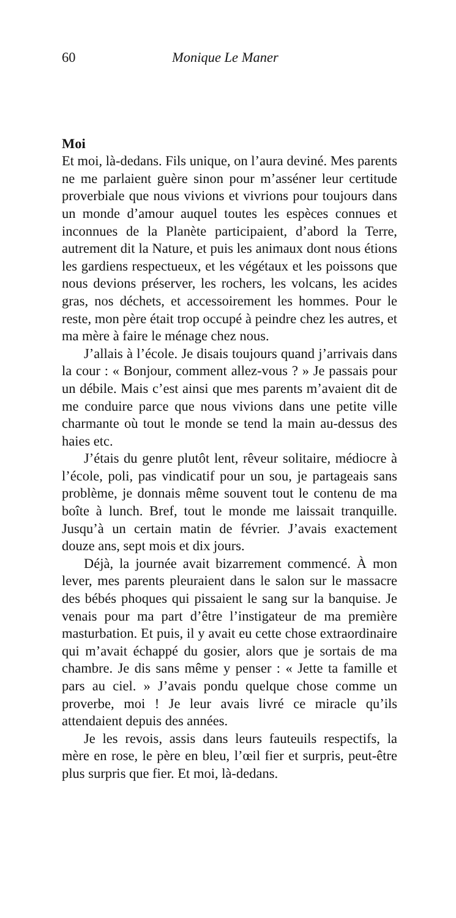60 Monique Le Maner
Moi
Et moi, là-dedans. Fils unique, on l’aura deviné. Mes parents ne me parlaient guère sinon pour m’asséner leur certitude proverbiale que nous vivions et vivrions pour toujours dans un monde d’amour auquel toutes les espèces connues et inconnues de la Planète participaient, d’abord la Terre, autrement dit la Nature, et puis les animaux dont nous étions les gardiens respectueux, et les végétaux et les poissons que nous devions préserver, les rochers, les volcans, les acides gras, nos déchets, et accessoirement les hommes. Pour le reste, mon père était trop occupé à peindre chez les autres, et ma mère à faire le ménage chez nous.
J’allais à l’école. Je disais toujours quand j’arrivais dans la cour : « Bonjour, comment allez-vous ? » Je passais pour un débile. Mais c’est ainsi que mes parents m’avaient dit de me conduire parce que nous vivions dans une petite ville charmante où tout le monde se tend la main au-dessus des haies etc.
J’étais du genre plutôt lent, rêveur solitaire, médiocre à l’école, poli, pas vindicatif pour un sou, je partageais sans problème, je donnais même souvent tout le contenu de ma boîte à lunch. Bref, tout le monde me laissait tranquille. Jusqu’à un certain matin de février. J’avais exactement douze ans, sept mois et dix jours.
Déjà, la journée avait bizarrement commencé. À mon lever, mes parents pleuraient dans le salon sur le massacre des bébés phoques qui pissaient le sang sur la banquise. Je venais pour ma part d’être l’instigateur de ma première masturbation. Et puis, il y avait eu cette chose extraordinaire qui m’avait échappé du gosier, alors que je sortais de ma chambre. Je dis sans même y penser : « Jette ta famille et pars au ciel. » J’avais pondu quelque chose comme un proverbe, moi ! Je leur avais livré ce miracle qu’ils attendaient depuis des années.
Je les revois, assis dans leurs fauteuils respectifs, la mère en rose, le père en bleu, l’œil fier et surpris, peut-être plus surpris que fier. Et moi, là-dedans.